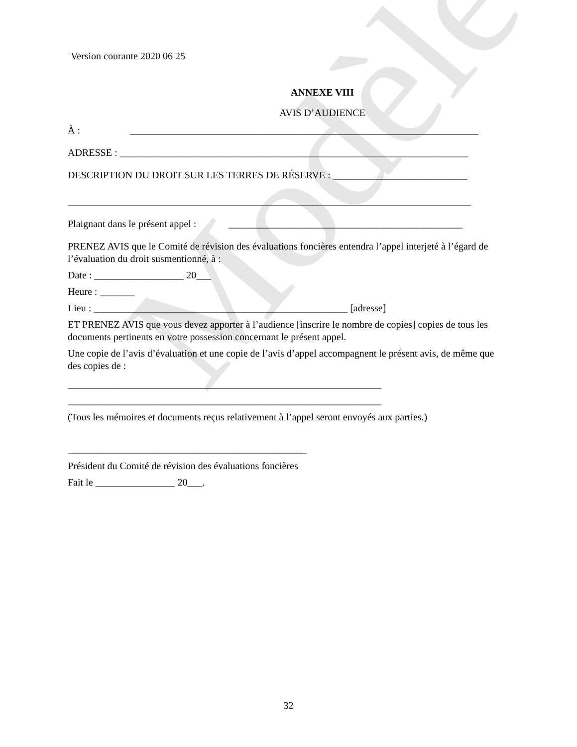Modèle
Version courante 2020 06 25
ANNEXE VIII
AVIS D’AUDIENCE
À : ______________________________________________________________________
ADRESSE : ______________________________________________________________________
DESCRIPTION DU DROIT SUR LES TERRES DE RÉSERVE : ___________________________
_________________________________________________________________________________
Plaignant dans le présent appel : _______________________________________________
PRENEZ AVIS que le Comité de révision des évaluations foncières entendra l’appel interjeté à l’égard de l’évaluation du droit susmentionné, à :
Date : __________________ 20___
Heure : _______
Lieu : ___________________________________________________ [adresse]
ET PRENEZ AVIS que vous devez apporter à l’audience [inscrire le nombre de copies] copies de tous les documents pertinents en votre possession concernant le présent appel.
Une copie de l’avis d’évaluation et une copie de l’avis d’appel accompagnent le présent avis, de même que des copies de :
_______________________________________________________________
_______________________________________________________________
(Tous les mémoires et documents reçus relativement à l’appel seront envoyés aux parties.)
________________________________________________
Président du Comité de révision des évaluations foncières
Fait le ________________ 20___.
32